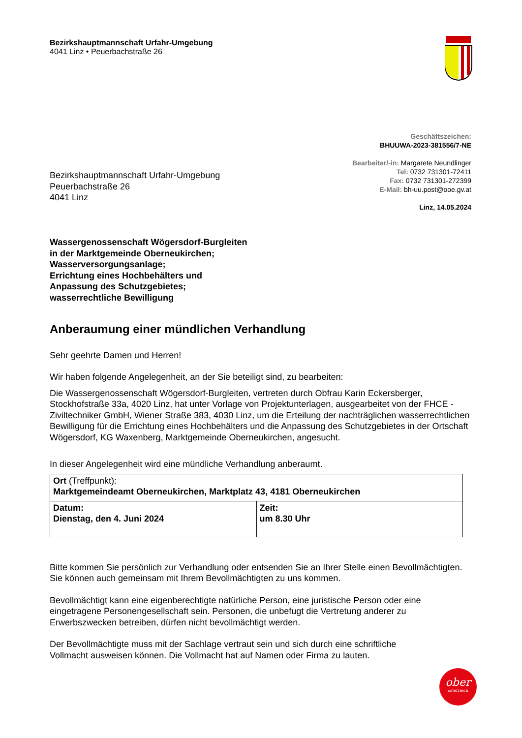Bezirkshauptmannschaft Urfahr-Umgebung
4041 Linz • Peuerbachstraße 26
Geschäftszeichen:
BHUUWA-2023-381556/7-NE
Bearbeiter/-in: Margarete Neundlinger
Tel: 0732 731301-72411
Fax: 0732 731301-272399
E-Mail: bh-uu.post@ooe.gv.at
Linz, 14.05.2024
Bezirkshauptmannschaft Urfahr-Umgebung
Peuerbachstraße 26
4041 Linz
Wassergenossenschaft Wögersdorf-Burgleiten
in der Marktgemeinde Oberneukirchen;
Wasserversorgungsanlage;
Errichtung eines Hochbehälters und
Anpassung des Schutzgebietes;
wasserrechtliche Bewilligung
Anberaumung einer mündlichen Verhandlung
Sehr geehrte Damen und Herren!
Wir haben folgende Angelegenheit, an der Sie beteiligt sind, zu bearbeiten:
Die Wassergenossenschaft Wögersdorf-Burgleiten, vertreten durch Obfrau Karin Eckersberger, Stockhofstraße 33a, 4020 Linz, hat unter Vorlage von Projektunterlagen, ausgearbeitet von der FHCE - Ziviltechniker GmbH, Wiener Straße 383, 4030 Linz, um die Erteilung der nachträglichen wasserrechtlichen Bewilligung für die Errichtung eines Hochbehälters und die Anpassung des Schutzgebietes in der Ortschaft Wögersdorf, KG Waxenberg, Marktgemeinde Oberneukirchen, angesucht.
In dieser Angelegenheit wird eine mündliche Verhandlung anberaumt.
| Ort (Treffpunkt): Marktgemeindeamt Oberneukirchen, Marktplatz 43, 4181 Oberneukirchen | |
| Datum: Dienstag, den 4. Juni 2024 | Zeit: um 8.30 Uhr |
Bitte kommen Sie persönlich zur Verhandlung oder entsenden Sie an Ihrer Stelle einen Bevollmächtigten. Sie können auch gemeinsam mit Ihrem Bevollmächtigten zu uns kommen.
Bevollmächtigt kann eine eigenberechtigte natürliche Person, eine juristische Person oder eine eingetragene Personengesellschaft sein. Personen, die unbefugt die Vertretung anderer zu Erwerbszwecken betreiben, dürfen nicht bevollmächtigt werden.
Der Bevollmächtigte muss mit der Sachlage vertraut sein und sich durch eine schriftliche Vollmacht ausweisen können. Die Vollmacht hat auf Namen oder Firma zu lauten.
ober
österreich